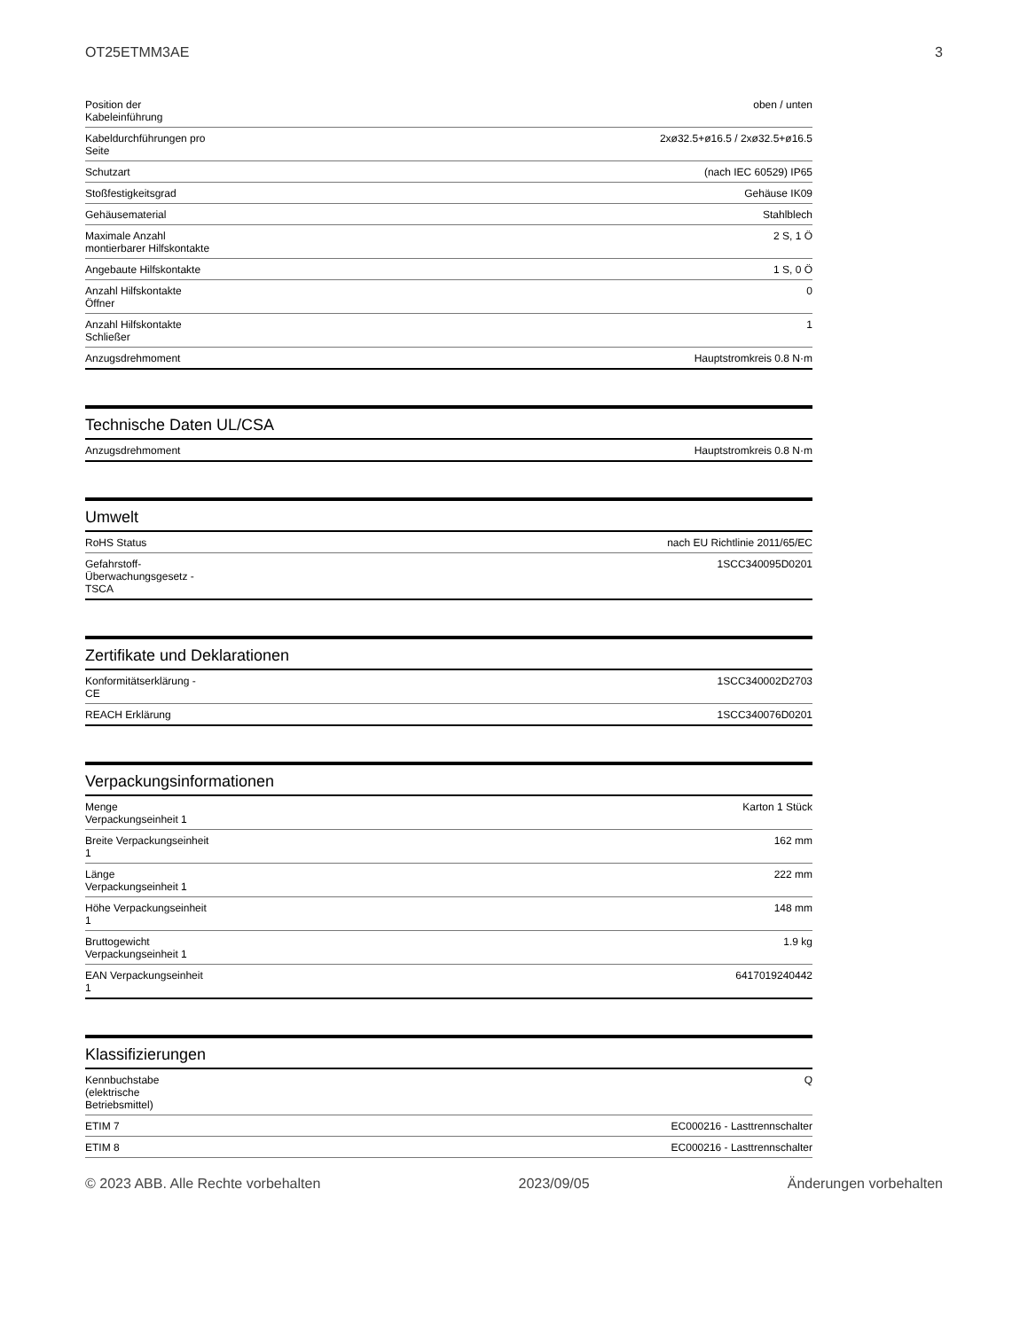OT25ETMM3AE 3
| Position der Kabeleinführung | oben / unten |
| Kabeldurchführungen pro Seite | 2xø32.5+ø16.5 / 2xø32.5+ø16.5 |
| Schutzart | (nach IEC 60529) IP65 |
| Stoßfestigkeitsgrad | Gehäuse IK09 |
| Gehäusematerial | Stahlblech |
| Maximale Anzahl montierbarer Hilfskontakte | 2 S, 1 Ö |
| Angebaute Hilfskontakte | 1 S, 0 Ö |
| Anzahl Hilfskontakte Öffner | 0 |
| Anzahl Hilfskontakte Schließer | 1 |
| Anzugsdrehmoment | Hauptstromkreis 0.8 N·m |
Technische Daten UL/CSA
| Anzugsdrehmoment | Hauptstromkreis 0.8 N·m |
Umwelt
| RoHS Status | nach EU Richtlinie 2011/65/EC |
| Gefahrstoff- Überwachungsgesetz - TSCA | 1SCC340095D0201 |
Zertifikate und Deklarationen
| Konformitätserklärung - CE | 1SCC340002D2703 |
| REACH Erklärung | 1SCC340076D0201 |
Verpackungsinformationen
| Menge Verpackungseinheit 1 | Karton 1 Stück |
| Breite Verpackungseinheit 1 | 162 mm |
| Länge Verpackungseinheit 1 | 222 mm |
| Höhe Verpackungseinheit 1 | 148 mm |
| Bruttogewicht Verpackungseinheit 1 | 1.9 kg |
| EAN Verpackungseinheit 1 | 6417019240442 |
Klassifizierungen
| Kennbuchstabe (elektrische Betriebsmittel) | Q |
| ETIM 7 | EC000216 - Lasttrennschalter |
| ETIM 8 | EC000216 - Lasttrennschalter |
© 2023 ABB. Alle Rechte vorbehalten 2023/09/05 Änderungen vorbehalten